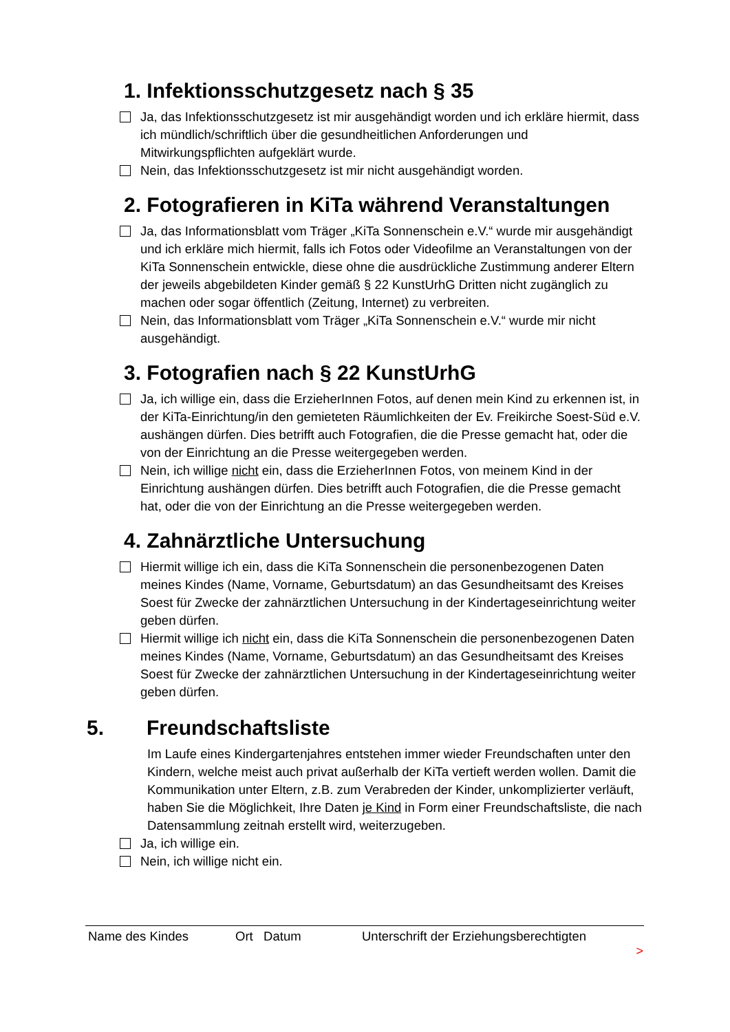1. Infektionsschutzgesetz nach § 35
Ja, das Infektionsschutzgesetz ist mir ausgehändigt worden und ich erkläre hiermit, dass ich mündlich/schriftlich über die gesundheitlichen Anforderungen und Mitwirkungspflichten aufgeklärt wurde.
Nein, das Infektionsschutzgesetz ist mir nicht ausgehändigt worden.
2. Fotografieren in KiTa während Veranstaltungen
Ja, das Informationsblatt vom Träger „KiTa Sonnenschein e.V.“ wurde mir ausgehändigt und ich erkläre mich hiermit, falls ich Fotos oder Videofilme an Veranstaltungen von der KiTa Sonnenschein entwickle, diese ohne die ausdrückliche Zustimmung anderer Eltern der jeweils abgebildeten Kinder gemäß § 22 KunstUrhG Dritten nicht zugänglich zu machen oder sogar öffentlich (Zeitung, Internet) zu verbreiten.
Nein, das Informationsblatt vom Träger „KiTa Sonnenschein e.V.“ wurde mir nicht ausgehändigt.
3. Fotografien nach § 22 KunstUrhG
Ja, ich willige ein, dass die ErzieherInnen Fotos, auf denen mein Kind zu erkennen ist, in der KiTa-Einrichtung/in den gemieteten Räumlichkeiten der Ev. Freikirche Soest-Süd e.V. aushängen dürfen. Dies betrifft auch Fotografien, die die Presse gemacht hat, oder die von der Einrichtung an die Presse weitergegeben werden.
Nein, ich willige nicht ein, dass die ErzieherInnen Fotos, von meinem Kind in der Einrichtung aushängen dürfen. Dies betrifft auch Fotografien, die die Presse gemacht hat, oder die von der Einrichtung an die Presse weitergegeben werden.
4. Zahnärztliche Untersuchung
Hiermit willige ich ein, dass die KiTa Sonnenschein die personenbezogenen Daten meines Kindes (Name, Vorname, Geburtsdatum) an das Gesundheitsamt des Kreises Soest für Zwecke der zahnärztlichen Untersuchung in der Kindertageseinrichtung weiter geben dürfen.
Hiermit willige ich nicht ein, dass die KiTa Sonnenschein die personenbezogenen Daten meines Kindes (Name, Vorname, Geburtsdatum) an das Gesundheitsamt des Kreises Soest für Zwecke der zahnärztlichen Untersuchung in der Kindertageseinrichtung weiter geben dürfen.
5. Freundschaftsliste
Im Laufe eines Kindergartenjahres entstehen immer wieder Freundschaften unter den Kindern, welche meist auch privat außerhalb der KiTa vertieft werden wollen. Damit die Kommunikation unter Eltern, z.B. zum Verabreden der Kinder, unkomplizierter verläuft, haben Sie die Möglichkeit, Ihre Daten je Kind in Form einer Freundschaftsliste, die nach Datensammlung zeitnah erstellt wird, weiterzugeben.
Ja, ich willige ein.
Nein, ich willige nicht ein.
Name des Kindes Ort Datum Unterschrift der Erziehungsberechtigten
>